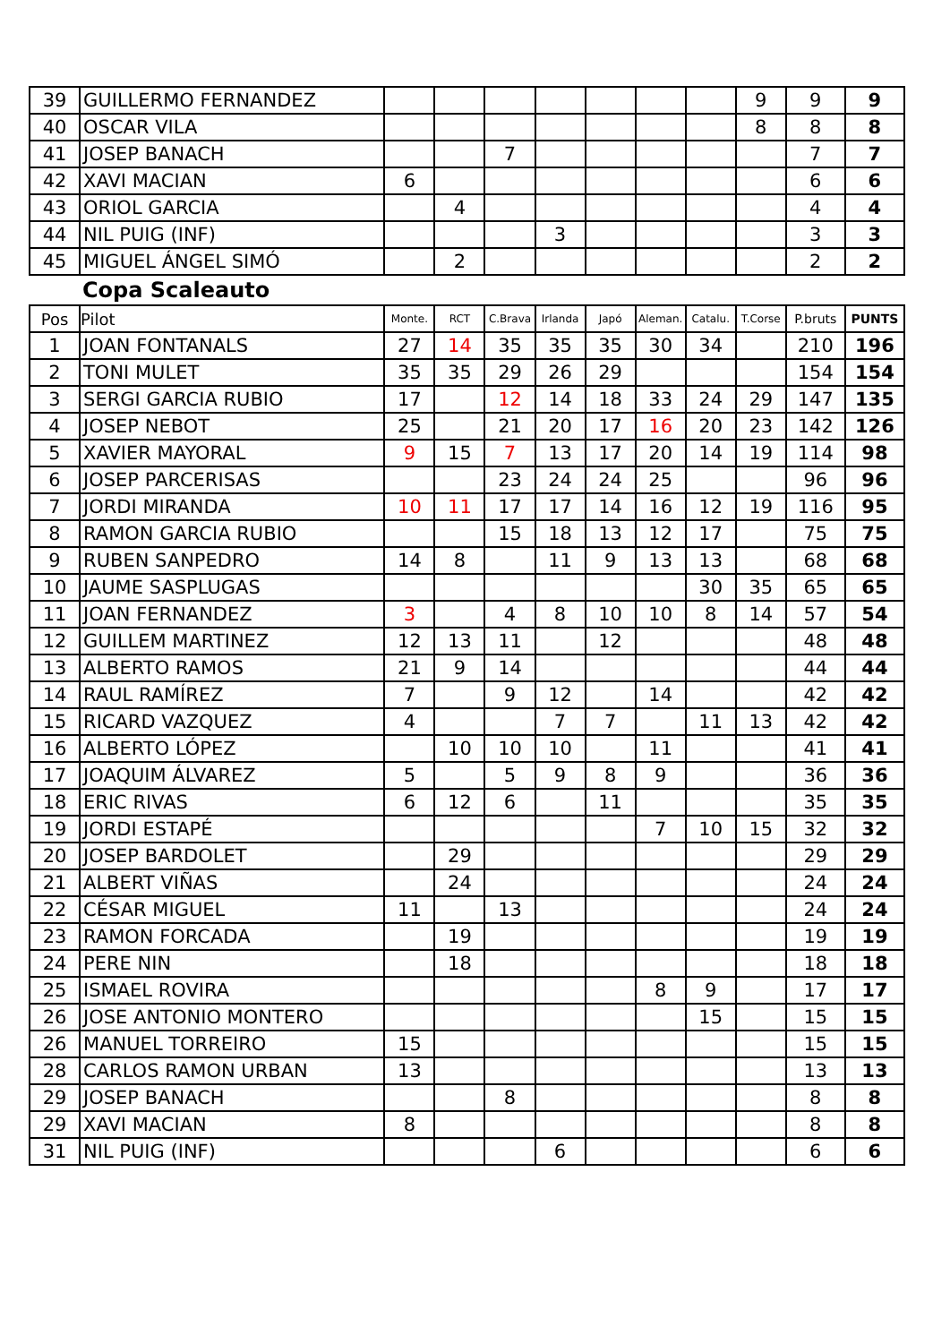| 39 | GUILLERMO FERNANDEZ | | | | | | | | 9 | 9 | 9 |
| 40 | OSCAR VILA | | | | | | | | 8 | 8 | 8 |
| 41 | JOSEP BANACH | | | 7 | | | | | | 7 | 7 |
| 42 | XAVI MACIAN | 6 | | | | | | | | 6 | 6 |
| 43 | ORIOL GARCIA | | 4 | | | | | | | 4 | 4 |
| 44 | NIL PUIG (INF) | | | | 3 | | | | | 3 | 3 |
| 45 | MIGUEL ÁNGEL SIMÓ | | 2 | | | | | | | 2 | 2 |
Copa Scaleauto
| Pos | Pilot | Monte. | RCT | C.Brava | Irlanda | Japó | Aleman. | Catalu. | T.Corse | P.bruts | PUNTS |
| --- | --- | --- | --- | --- | --- | --- | --- | --- | --- | --- | --- |
| 1 | JOAN FONTANALS | 27 | 14 | 35 | 35 | 35 | 30 | 34 | | 210 | 196 |
| 2 | TONI MULET | 35 | 35 | 29 | 26 | 29 | | | | 154 | 154 |
| 3 | SERGI GARCIA RUBIO | 17 | | 12 | 14 | 18 | 33 | 24 | 29 | 147 | 135 |
| 4 | JOSEP NEBOT | 25 | | 21 | 20 | 17 | 16 | 20 | 23 | 142 | 126 |
| 5 | XAVIER MAYORAL | 9 | 15 | 7 | 13 | 17 | 20 | 14 | 19 | 114 | 98 |
| 6 | JOSEP PARCERISAS | | | 23 | 24 | 24 | 25 | | | 96 | 96 |
| 7 | JORDI MIRANDA | 10 | 11 | 17 | 17 | 14 | 16 | 12 | 19 | 116 | 95 |
| 8 | RAMON GARCIA RUBIO | | | 15 | 18 | 13 | 12 | 17 | | 75 | 75 |
| 9 | RUBEN SANPEDRO | 14 | 8 | | 11 | 9 | 13 | 13 | | 68 | 68 |
| 10 | JAUME SASPLUGAS | | | | | | | 30 | 35 | 65 | 65 |
| 11 | JOAN FERNANDEZ | 3 | | 4 | 8 | 10 | 10 | 8 | 14 | 57 | 54 |
| 12 | GUILLEM MARTINEZ | 12 | 13 | 11 | | 12 | | | | 48 | 48 |
| 13 | ALBERTO RAMOS | 21 | 9 | 14 | | | | | | 44 | 44 |
| 14 | RAUL RAMÍREZ | 7 | | 9 | 12 | | 14 | | | 42 | 42 |
| 15 | RICARD VAZQUEZ | 4 | | | 7 | 7 | | 11 | 13 | 42 | 42 |
| 16 | ALBERTO LÓPEZ | | 10 | 10 | 10 | | 11 | | | 41 | 41 |
| 17 | JOAQUIM ÁLVAREZ | 5 | | 5 | 9 | 8 | 9 | | | 36 | 36 |
| 18 | ERIC RIVAS | 6 | 12 | 6 | | 11 | | | | 35 | 35 |
| 19 | JORDI ESTAPÉ | | | | | | 7 | 10 | 15 | 32 | 32 |
| 20 | JOSEP BARDOLET | | 29 | | | | | | | 29 | 29 |
| 21 | ALBERT VIÑAS | | 24 | | | | | | | 24 | 24 |
| 22 | CÉSAR MIGUEL | 11 | | 13 | | | | | | 24 | 24 |
| 23 | RAMON FORCADA | | 19 | | | | | | | 19 | 19 |
| 24 | PERE NIN | | 18 | | | | | | | 18 | 18 |
| 25 | ISMAEL ROVIRA | | | | | | 8 | 9 | | 17 | 17 |
| 26 | JOSE ANTONIO MONTERO | | | | | | | 15 | | 15 | 15 |
| 26 | MANUEL TORREIRO | 15 | | | | | | | | 15 | 15 |
| 28 | CARLOS RAMON URBAN | 13 | | | | | | | | 13 | 13 |
| 29 | JOSEP BANACH | | | 8 | | | | | | 8 | 8 |
| 29 | XAVI MACIAN | 8 | | | | | | | | 8 | 8 |
| 31 | NIL PUIG (INF) | | | | 6 | | | | | 6 | 6 |